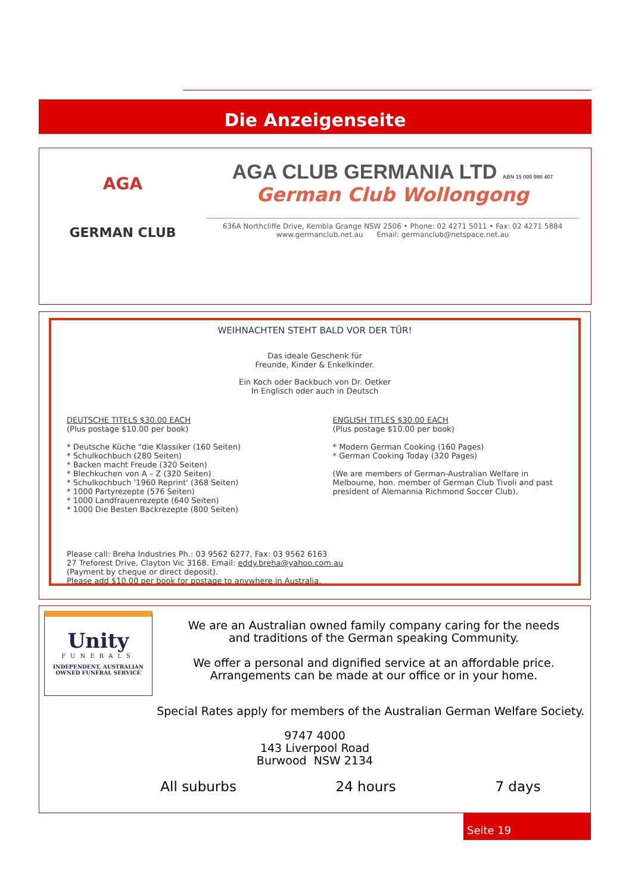Die Anzeigenseite
AGA
GERMAN CLUB
AGA CLUB GERMANIA LTD ABN 15 000 986 407
German Club Wollongong
636A Northcliffe Drive, Kembla Grange NSW 2506 • Phone: 02 4271 5011 • Fax: 02 4271 5884
www.germanclub.net.au Email: germanclub@netspace.net.au
WEIHNACHTEN STEHT BALD VOR DER TÜR!
Das ideale Geschenk für
Freunde, Kinder & Enkelkinder.
Ein Koch oder Backbuch von Dr. Oetker
In Englisch oder auch in Deutsch
DEUTSCHE TITELS $30.00 EACH
(Plus postage $10.00 per book)
* Deutsche Küche "die Klassiker (160 Seiten)
* Schulkochbuch (280 Seiten)
* Backen macht Freude (320 Seiten)
* Blechkuchen von A – Z (320 Seiten)
* Schulkochbuch '1960 Reprint' (368 Seiten)
* 1000 Partyrezepte (576 Seiten)
* 1000 Landfrauenrezepte (640 Seiten)
* 1000 Die Besten Backrezepte (800 Seiten)
ENGLISH TITLES $30.00 EACH
(Plus postage $10.00 per book)
* Modern German Cooking (160 Pages)
* German Cooking Today (320 Pages)
(We are members of German-Australian Welfare in Melbourne, hon. member of German Club Tivoli and past president of Alemannia Richmond Soccer Club).
Please call: Breha Industries Ph.: 03 9562 6277, Fax: 03 9562 6163
27 Treforest Drive, Clayton Vic 3168. Email: eddy.breha@yahoo.com.au
(Payment by cheque or direct deposit).
Please add $10.00 per book for postage to anywhere in Australia.
Unity
FUNERALS
INDEPENDENT, AUSTRALIAN
OWNED FUNERAL SERVICE
We are an Australian owned family company caring for the needs
and traditions of the German speaking Community.
We offer a personal and dignified service at an affordable price.
Arrangements can be made at our office or in your home.
Special Rates apply for members of the Australian German Welfare Society.
9747 4000
143 Liverpool Road
Burwood NSW 2134
All suburbs 24 hours 7 days
Seite 19